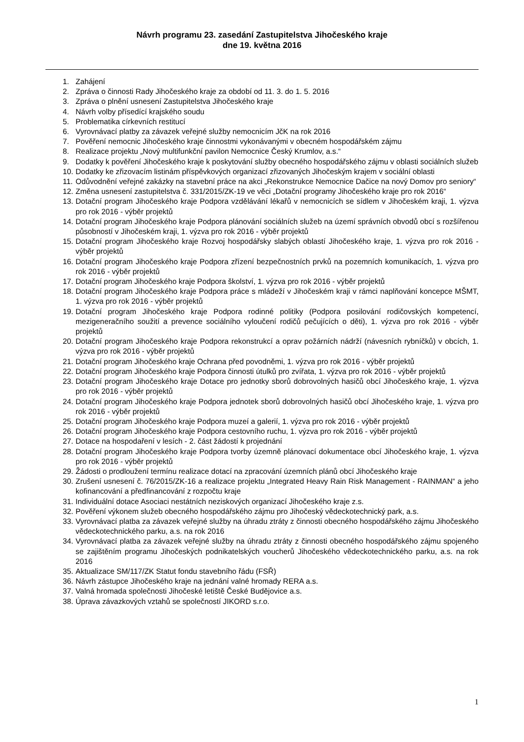Návrh programu 23. zasedání Zastupitelstva Jihočeského kraje
dne 19. května 2016
1. Zahájení
2. Zpráva o činnosti Rady Jihočeského kraje za období od 11. 3. do 1. 5. 2016
3. Zpráva o plnění usnesení Zastupitelstva Jihočeského kraje
4. Návrh volby přísedící krajského soudu
5. Problematika církevních restitucí
6. Vyrovnávací platby za závazek veřejné služby nemocnicím JčK na rok 2016
7. Pověření nemocnic Jihočeského kraje činnostmi vykonávanými v obecném hospodářském zájmu
8. Realizace projektu „Nový multifunkční pavilon Nemocnice Český Krumlov, a.s.“
9. Dodatky k pověření Jihočeského kraje k poskytování služby obecného hospodářského zájmu v oblasti sociálních služeb
10. Dodatky ke zřizovacím listinám příspěvkových organizací zřizovaných Jihočeským krajem v sociální oblasti
11. Odůvodnění veřejné zakázky na stavební práce na akci „Rekonstrukce Nemocnice Dačice na nový Domov pro seniory“
12. Změna usnesení zastupitelstva č. 331/2015/ZK-19 ve věci „Dotační programy Jihočeského kraje pro rok 2016“
13. Dotační program Jihočeského kraje Podpora vzdělávání lékařů v nemocnicích se sídlem v Jihočeském kraji, 1. výzva pro rok 2016 - výběr projektů
14. Dotační program Jihočeského kraje Podpora plánování sociálních služeb na území správních obvodů obcí s rozšířenou působností v Jihočeském kraji, 1. výzva pro rok 2016 - výběr projektů
15. Dotační program Jihočeského kraje Rozvoj hospodářsky slabých oblastí Jihočeského kraje, 1. výzva pro rok 2016 - výběr projektů
16. Dotační program Jihočeského kraje Podpora zřízení bezpečnostních prvků na pozemních komunikacích, 1. výzva pro rok 2016 - výběr projektů
17. Dotační program Jihočeského kraje Podpora školství, 1. výzva pro rok 2016 - výběr projektů
18. Dotační program Jihočeského kraje Podpora práce s mládeží v Jihočeském kraji v rámci naplňování koncepce MŠMT, 1. výzva pro rok 2016 - výběr projektů
19. Dotační program Jihočeského kraje Podpora rodinné politiky (Podpora posilování rodičovských kompetencí, mezigeneračního soužití a prevence sociálního vyloučení rodičů pečujících o děti), 1. výzva pro rok 2016 - výběr projektů
20. Dotační program Jihočeského kraje Podpora rekonstrukcí a oprav požárních nádrží (návesních rybníčků) v obcích, 1. výzva pro rok 2016 - výběr projektů
21. Dotační program Jihočeského kraje Ochrana před povodněmi, 1. výzva pro rok 2016 - výběr projektů
22. Dotační program Jihočeského kraje Podpora činnosti útulků pro zvířata, 1. výzva pro rok 2016 - výběr projektů
23. Dotační program Jihočeského kraje Dotace pro jednotky sborů dobrovolných hasičů obcí Jihočeského kraje, 1. výzva pro rok 2016 - výběr projektů
24. Dotační program Jihočeského kraje Podpora jednotek sborů dobrovolných hasičů obcí Jihočeského kraje, 1. výzva pro rok 2016 - výběr projektů
25. Dotační program Jihočeského kraje Podpora muzeí a galerií, 1. výzva pro rok 2016 - výběr projektů
26. Dotační program Jihočeského kraje Podpora cestovního ruchu, 1. výzva pro rok 2016 - výběr projektů
27. Dotace na hospodaření v lesích - 2. část žádostí k projednání
28. Dotační program Jihočeského kraje Podpora tvorby územně plánovací dokumentace obcí Jihočeského kraje, 1. výzva pro rok 2016 - výběr projektů
29. Žádosti o prodloužení termínu realizace dotací na zpracování územních plánů obcí Jihočeského kraje
30. Zrušení usnesení č. 76/2015/ZK-16 a realizace projektu „Integrated Heavy Rain Risk Management - RAINMAN“ a jeho kofinancování a předfinancování z rozpočtu kraje
31. Individuální dotace Asociaci nestátních neziskových organizací Jihočeského kraje z.s.
32. Pověření výkonem služeb obecného hospodářského zájmu pro Jihočeský vědeckotechnický park, a.s.
33. Vyrovnávací platba za závazek veřejné služby na úhradu ztráty z činnosti obecného hospodářského zájmu Jihočeského vědeckotechnického parku, a.s. na rok 2016
34. Vyrovnávací platba za závazek veřejné služby na úhradu ztráty z činnosti obecného hospodářského zájmu spojeného se zajištěním programu Jihočeských podnikatelských voucherů Jihočeského vědeckotechnického parku, a.s. na rok 2016
35. Aktualizace SM/117/ZK Statut fondu stavebního řádu (FSŘ)
36. Návrh zástupce Jihočeského kraje na jednání valné hromady RERA a.s.
37. Valná hromada společnosti Jihočeské letiště České Budějovice a.s.
38. Úprava závazkových vztahů se společností JIKORD s.r.o.
1